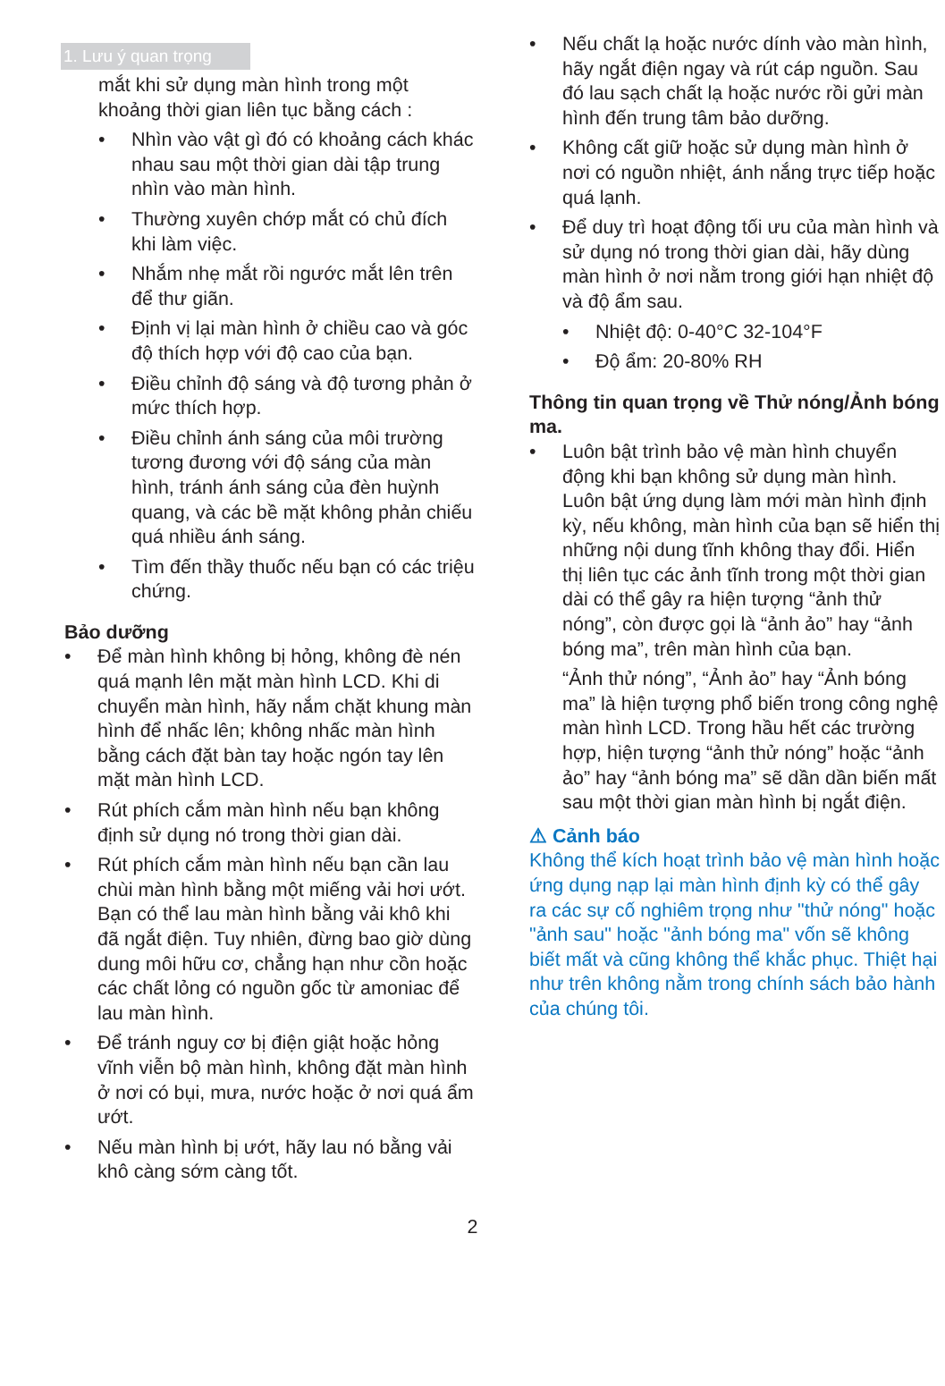1. Lưu ý quan trọng
mắt khi sử dụng màn hình trong một khoảng thời gian liên tục bằng cách :
• Nhìn vào vật gì đó có khoảng cách khác nhau sau một thời gian dài tập trung nhìn vào màn hình.
• Thường xuyên chớp mắt có chủ đích khi làm việc.
• Nhắm nhẹ mắt rồi ngước mắt lên trên để thư giãn.
• Định vị lại màn hình ở chiều cao và góc độ thích hợp với độ cao của bạn.
• Điều chỉnh độ sáng và độ tương phản ở mức thích hợp.
• Điều chỉnh ánh sáng của môi trường tương đương với độ sáng của màn hình, tránh ánh sáng của đèn huỳnh quang, và các bề mặt không phản chiếu quá nhiều ánh sáng.
• Tìm đến thầy thuốc nếu bạn có các triệu chứng.
Bảo dưỡng
• Để màn hình không bị hỏng, không đè nén quá mạnh lên mặt màn hình LCD. Khi di chuyển màn hình, hãy nắm chặt khung màn hình để nhấc lên; không nhấc màn hình bằng cách đặt bàn tay hoặc ngón tay lên mặt màn hình LCD.
• Rút phích cắm màn hình nếu bạn không định sử dụng nó trong thời gian dài.
• Rút phích cắm màn hình nếu bạn cần lau chùi màn hình bằng một miếng vải hơi ướt. Bạn có thể lau màn hình bằng vải khô khi đã ngắt điện. Tuy nhiên, đừng bao giờ dùng dung môi hữu cơ, chẳng hạn như cồn hoặc các chất lỏng có nguồn gốc từ amoniac để lau màn hình.
• Để tránh nguy cơ bị điện giật hoặc hỏng vĩnh viễn bộ màn hình, không đặt màn hình ở nơi có bụi, mưa, nước hoặc ở nơi quá ẩm ướt.
• Nếu màn hình bị ướt, hãy lau nó bằng vải khô càng sớm càng tốt.
• Nếu chất lạ hoặc nước dính vào màn hình, hãy ngắt điện ngay và rút cáp nguồn. Sau đó lau sạch chất lạ hoặc nước rồi gửi màn hình đến trung tâm bảo dưỡng.
• Không cất giữ hoặc sử dụng màn hình ở nơi có nguồn nhiệt, ánh nắng trực tiếp hoặc quá lạnh.
• Để duy trì hoạt động tối ưu của màn hình và sử dụng nó trong thời gian dài, hãy dùng màn hình ở nơi nằm trong giới hạn nhiệt độ và độ ẩm sau.
• Nhiệt độ: 0-40°C 32-104°F
• Độ ẩm: 20-80% RH
Thông tin quan trọng về Thử nóng/Ảnh bóng ma.
• Luôn bật trình bảo vệ màn hình chuyển động khi bạn không sử dụng màn hình. Luôn bật ứng dụng làm mới màn hình định kỳ, nếu không, màn hình của bạn sẽ hiển thị những nội dung tĩnh không thay đổi. Hiển thị liên tục các ảnh tĩnh trong một thời gian dài có thể gây ra hiện tượng “ảnh thử nóng”, còn được gọi là “ảnh ảo” hay “ảnh bóng ma”, trên màn hình của bạn.
“Ảnh thử nóng”, “Ảnh ảo” hay “Ảnh bóng ma” là hiện tượng phổ biến trong công nghệ màn hình LCD. Trong hầu hết các trường hợp, hiện tượng “ảnh thử nóng” hoặc “ảnh ảo” hay “ảnh bóng ma” sẽ dần dần biến mất sau một thời gian màn hình bị ngắt điện.
⚠ Cảnh báo
Không thể kích hoạt trình bảo vệ màn hình hoặc ứng dụng nạp lại màn hình định kỳ có thể gây ra các sự cố nghiêm trọng như "thử nóng" hoặc "ảnh sau" hoặc "ảnh bóng ma" vốn sẽ không biết mất và cũng không thể khắc phục. Thiệt hại như trên không nằm trong chính sách bảo hành của chúng tôi.
2